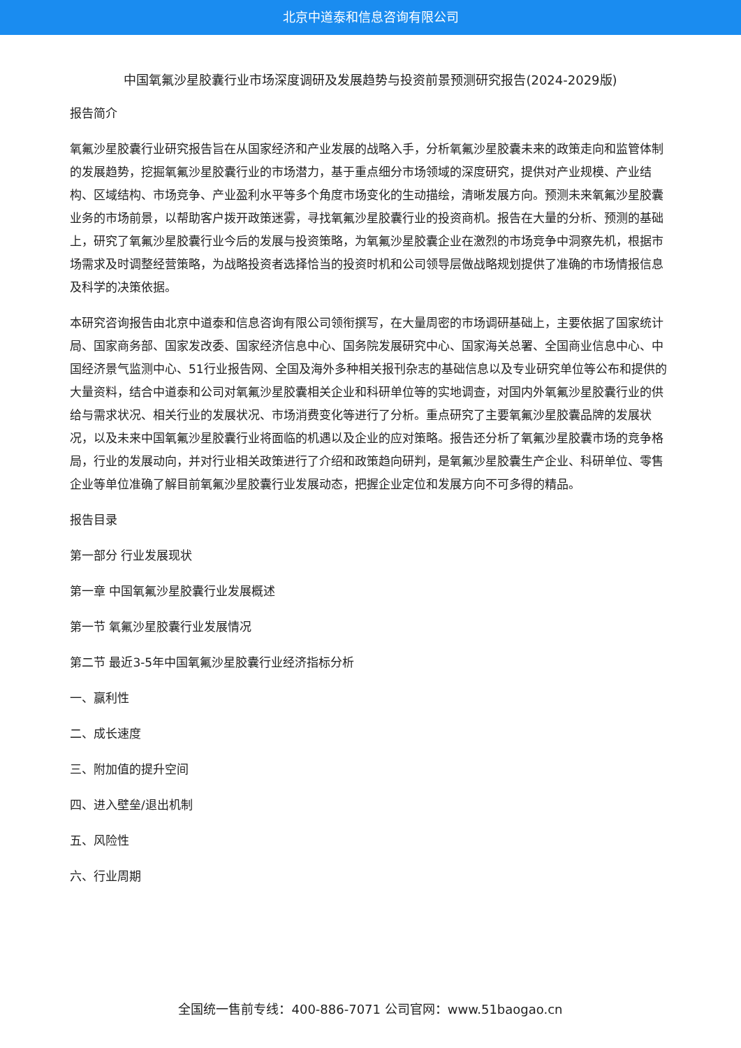北京中道泰和信息咨询有限公司
中国氧氟沙星胶囊行业市场深度调研及发展趋势与投资前景预测研究报告(2024-2029版)
报告简介
氧氟沙星胶囊行业研究报告旨在从国家经济和产业发展的战略入手，分析氧氟沙星胶囊未来的政策走向和监管体制的发展趋势，挖掘氧氟沙星胶囊行业的市场潜力，基于重点细分市场领域的深度研究，提供对产业规模、产业结构、区域结构、市场竞争、产业盈利水平等多个角度市场变化的生动描绘，清晰发展方向。预测未来氧氟沙星胶囊业务的市场前景，以帮助客户拨开政策迷雾，寻找氧氟沙星胶囊行业的投资商机。报告在大量的分析、预测的基础上，研究了氧氟沙星胶囊行业今后的发展与投资策略，为氧氟沙星胶囊企业在激烈的市场竞争中洞察先机，根据市场需求及时调整经营策略，为战略投资者选择恰当的投资时机和公司领导层做战略规划提供了准确的市场情报信息及科学的决策依据。
本研究咨询报告由北京中道泰和信息咨询有限公司领衔撰写，在大量周密的市场调研基础上，主要依据了国家统计局、国家商务部、国家发改委、国家经济信息中心、国务院发展研究中心、国家海关总署、全国商业信息中心、中国经济景气监测中心、51行业报告网、全国及海外多种相关报刊杂志的基础信息以及专业研究单位等公布和提供的大量资料，结合中道泰和公司对氧氟沙星胶囊相关企业和科研单位等的实地调查，对国内外氧氟沙星胶囊行业的供给与需求状况、相关行业的发展状况、市场消费变化等进行了分析。重点研究了主要氧氟沙星胶囊品牌的发展状况，以及未来中国氧氟沙星胶囊行业将面临的机遇以及企业的应对策略。报告还分析了氧氟沙星胶囊市场的竞争格局，行业的发展动向，并对行业相关政策进行了介绍和政策趋向研判，是氧氟沙星胶囊生产企业、科研单位、零售企业等单位准确了解目前氧氟沙星胶囊行业发展动态，把握企业定位和发展方向不可多得的精品。
报告目录
第一部分 行业发展现状
第一章 中国氧氟沙星胶囊行业发展概述
第一节 氧氟沙星胶囊行业发展情况
第二节 最近3-5年中国氧氟沙星胶囊行业经济指标分析
一、赢利性
二、成长速度
三、附加值的提升空间
四、进入壁垒/退出机制
五、风险性
六、行业周期
全国统一售前专线：400-886-7071 公司官网：www.51baogao.cn